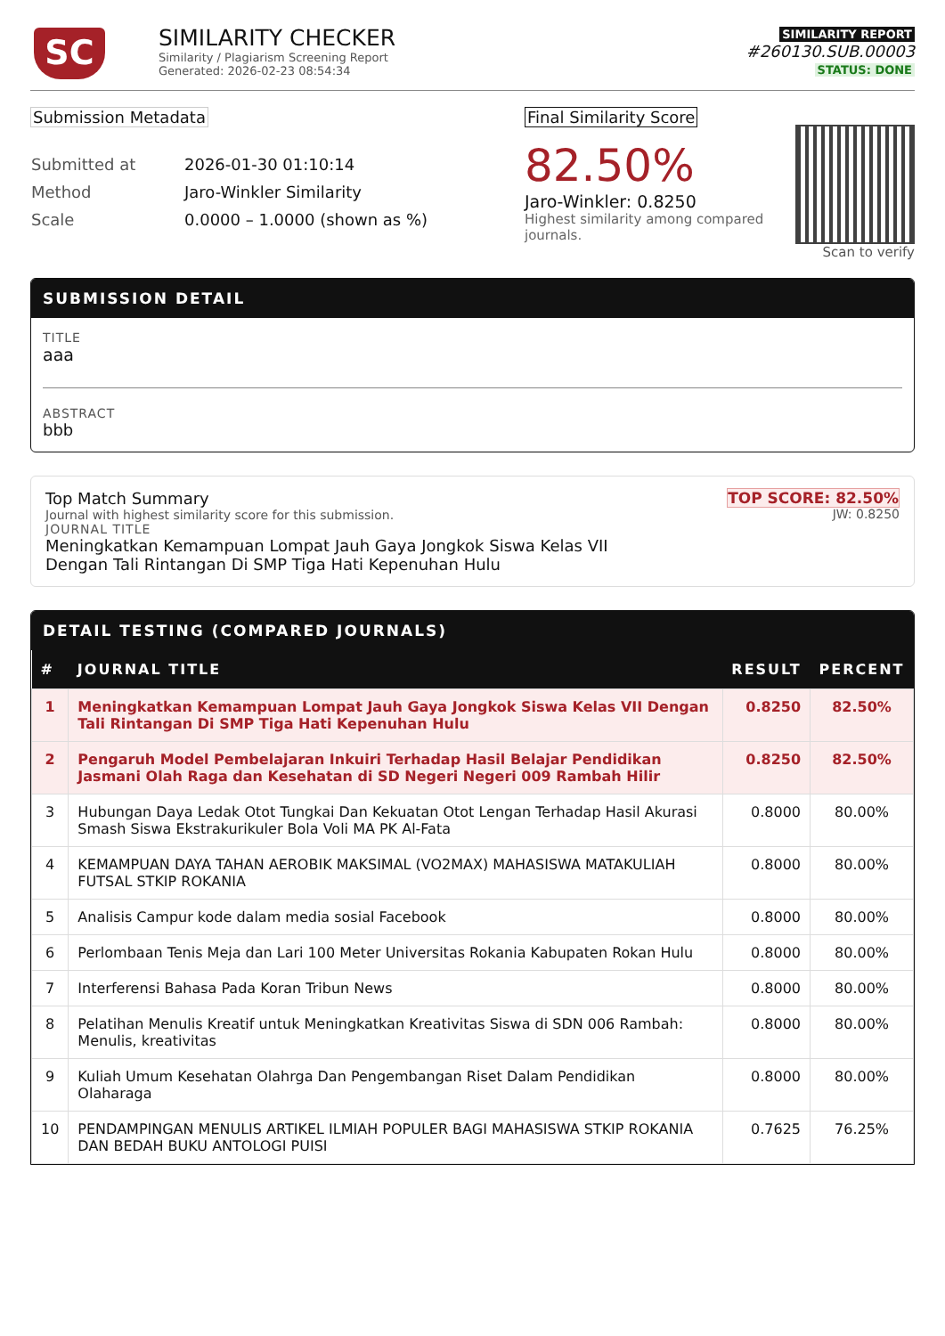SC
SIMILARITY CHECKER
Similarity / Plagiarism Screening Report
Generated: 2026-02-23 08:54:34
SIMILARITY REPORT
#260130.SUB.00003
STATUS: DONE
Submission Metadata
| Submitted at | 2026-01-30 01:10:14 |
| Method | Jaro-Winkler Similarity |
| Scale | 0.0000 – 1.0000 (shown as %) |
Final Similarity Score
82.50%
Jaro-Winkler: 0.8250
Highest similarity among compared journals.
Scan to verify
SUBMISSION DETAIL
TITLE
aaa
ABSTRACT
bbb
Top Match Summary
Journal with highest similarity score for this submission.
JOURNAL TITLE
Meningkatkan Kemampuan Lompat Jauh Gaya Jongkok Siswa Kelas VII Dengan Tali Rintangan Di SMP Tiga Hati Kepenuhan Hulu
TOP SCORE: 82.50%
JW: 0.8250
DETAIL TESTING (COMPARED JOURNALS)
| # | JOURNAL TITLE | RESULT | PERCENT |
| --- | --- | --- | --- |
| 1 | Meningkatkan Kemampuan Lompat Jauh Gaya Jongkok Siswa Kelas VII Dengan Tali Rintangan Di SMP Tiga Hati Kepenuhan Hulu | 0.8250 | 82.50% |
| 2 | Pengaruh Model Pembelajaran Inkuiri Terhadap Hasil Belajar Pendidikan Jasmani Olah Raga dan Kesehatan di SD Negeri Negeri 009 Rambah Hilir | 0.8250 | 82.50% |
| 3 | Hubungan Daya Ledak Otot Tungkai Dan Kekuatan Otot Lengan Terhadap Hasil Akurasi Smash Siswa Ekstrakurikuler Bola Voli MA PK Al-Fata | 0.8000 | 80.00% |
| 4 | KEMAMPUAN DAYA TAHAN AEROBIK MAKSIMAL (VO2MAX) MAHASISWA MATAKULIAH FUTSAL STKIP ROKANIA | 0.8000 | 80.00% |
| 5 | Analisis Campur kode dalam media sosial Facebook | 0.8000 | 80.00% |
| 6 | Perlombaan Tenis Meja dan Lari 100 Meter Universitas Rokania Kabupaten Rokan Hulu | 0.8000 | 80.00% |
| 7 | Interferensi Bahasa Pada Koran Tribun News | 0.8000 | 80.00% |
| 8 | Pelatihan Menulis Kreatif untuk Meningkatkan Kreativitas Siswa di SDN 006 Rambah: Menulis, kreativitas | 0.8000 | 80.00% |
| 9 | Kuliah Umum Kesehatan Olahrga Dan Pengembangan Riset Dalam Pendidikan Olaharaga | 0.8000 | 80.00% |
| 10 | PENDAMPINGAN MENULIS ARTIKEL ILMIAH POPULER BAGI MAHASISWA STKIP ROKANIA DAN BEDAH BUKU ANTOLOGI PUISI | 0.7625 | 76.25% |